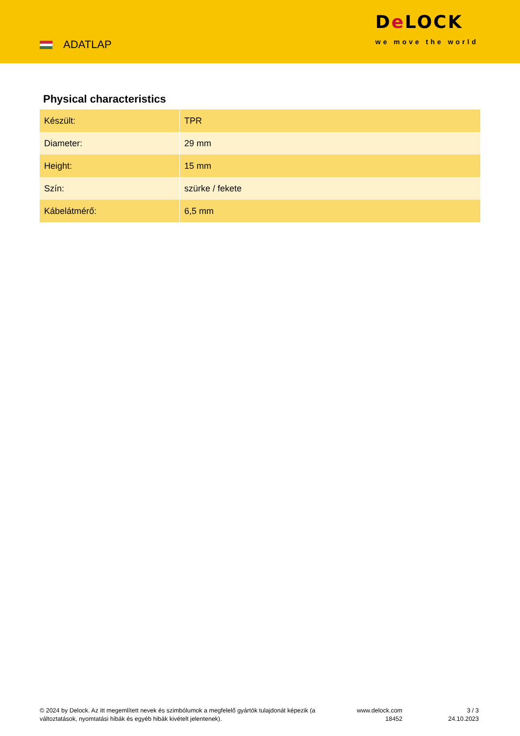ADATLAP
De LOCK
we move the world
Physical characteristics
| Készült: | TPR |
| Diameter: | 29 mm |
| Height: | 15 mm |
| Szín: | szürke / fekete |
| Kábelátmérő: | 6,5 mm |
© 2024 by Delock. Az itt megemlített nevek és szimbólumok a megfelelő gyártók tulajdonát képezik (a változtatások, nyomtatási hibák és egyéb hibák kivételt jelentenek).
www.delock.com
18452
3 / 3
24.10.2023